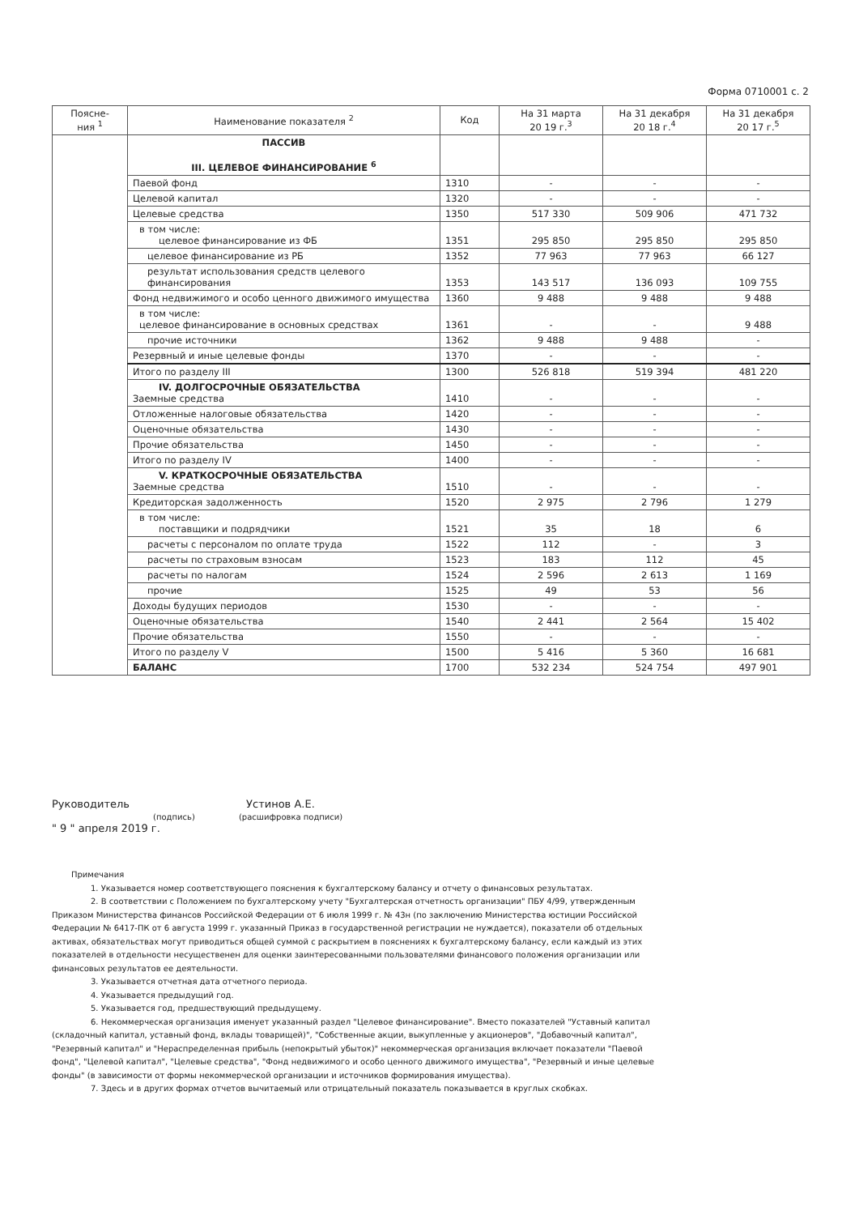Форма 0710001 с. 2
| Поясне- ния <sup>1</sup> | Наименование показателя <sup>2</sup> | Код | На 31 марта 20 19 г.<sup>3</sup> | На 31 декабря 20 18 г.<sup>4</sup> | На 31 декабря 20 17 г.<sup>5</sup> |
| --- | --- | --- | --- | --- | --- |
| | ПАССИВ III. ЦЕЛЕВОЕ ФИНАНСИРОВАНИЕ <sup>6</sup> | | | | |
| | Паевой фонд | 1310 | - | - | - |
| | Целевой капитал | 1320 | - | - | - |
| | Целевые средства | 1350 | 517 330 | 509 906 | 471 732 |
| | в том числе: целевое финансирование из ФБ | 1351 | 295 850 | 295 850 | 295 850 |
| | целевое финансирование из РБ | 1352 | 77 963 | 77 963 | 66 127 |
| | результат использования средств целевого финансирования | 1353 | 143 517 | 136 093 | 109 755 |
| | Фонд недвижимого и особо ценного движимого имущества | 1360 | 9 488 | 9 488 | 9 488 |
| | в том числе: целевое финансирование в основных средствах | 1361 | - | - | 9 488 |
| | прочие источники | 1362 | 9 488 | 9 488 | - |
| | Резервный и иные целевые фонды | 1370 | - | - | - |
| | Итого по разделу III | 1300 | 526 818 | 519 394 | 481 220 |
| | IV. ДОЛГОСРОЧНЫЕ ОБЯЗАТЕЛЬСТВА Заемные средства | 1410 | - | - | - |
| | Отложенные налоговые обязательства | 1420 | - | - | - |
| | Оценочные обязательства | 1430 | - | - | - |
| | Прочие обязательства | 1450 | - | - | - |
| | Итого по разделу IV | 1400 | - | - | - |
| | V. КРАТКОСРОЧНЫЕ ОБЯЗАТЕЛЬСТВА Заемные средства | 1510 | - | - | - |
| | Кредиторская задолженность | 1520 | 2 975 | 2 796 | 1 279 |
| | в том числе: поставщики и подрядчики | 1521 | 35 | 18 | 6 |
| | расчеты с персоналом по оплате труда | 1522 | 112 | - | 3 |
| | расчеты по страховым взносам | 1523 | 183 | 112 | 45 |
| | расчеты по налогам | 1524 | 2 596 | 2 613 | 1 169 |
| | прочие | 1525 | 49 | 53 | 56 |
| | Доходы будущих периодов | 1530 | - | - | - |
| | Оценочные обязательства | 1540 | 2 441 | 2 564 | 15 402 |
| | Прочие обязательства | 1550 | - | - | - |
| | Итого по разделу V | 1500 | 5 416 | 5 360 | 16 681 |
| | БАЛАНС | 1700 | 532 234 | 524 754 | 497 901 |
Руководитель Устинов А.Е.
(подпись) (расшифровка подписи)
" 9 " апреля 2019 г.
Примечания
1. Указывается номер соответствующего пояснения к бухгалтерскому балансу и отчету о финансовых результатах.
2. В соответствии с Положением по бухгалтерскому учету "Бухгалтерская отчетность организации" ПБУ 4/99, утвержденным Приказом Министерства финансов Российской Федерации от 6 июля 1999 г. № 43н (по заключению Министерства юстиции Российской Федерации № 6417-ПК от 6 августа 1999 г. указанный Приказ в государственной регистрации не нуждается), показатели об отдельных активах, обязательствах могут приводиться общей суммой с раскрытием в пояснениях к бухгалтерскому балансу, если каждый из этих показателей в отдельности несущественен для оценки заинтересованными пользователями финансового положения организации или финансовых результатов ее деятельности.
3. Указывается отчетная дата отчетного периода.
4. Указывается предыдущий год.
5. Указывается год, предшествующий предыдущему.
6. Некоммерческая организация именует указанный раздел "Целевое финансирование". Вместо показателей "Уставный капитал (складочный капитал, уставный фонд, вклады товарищей)", "Собственные акции, выкупленные у акционеров", "Добавочный капитал", "Резервный капитал" и "Нераспределенная прибыль (непокрытый убыток)" некоммерческая организация включает показатели "Паевой фонд", "Целевой капитал", "Целевые средства", "Фонд недвижимого и особо ценного движимого имущества", "Резервный и иные целевые фонды" (в зависимости от формы некоммерческой организации и источников формирования имущества).
7. Здесь и в других формах отчетов вычитаемый или отрицательный показатель показывается в круглых скобках.